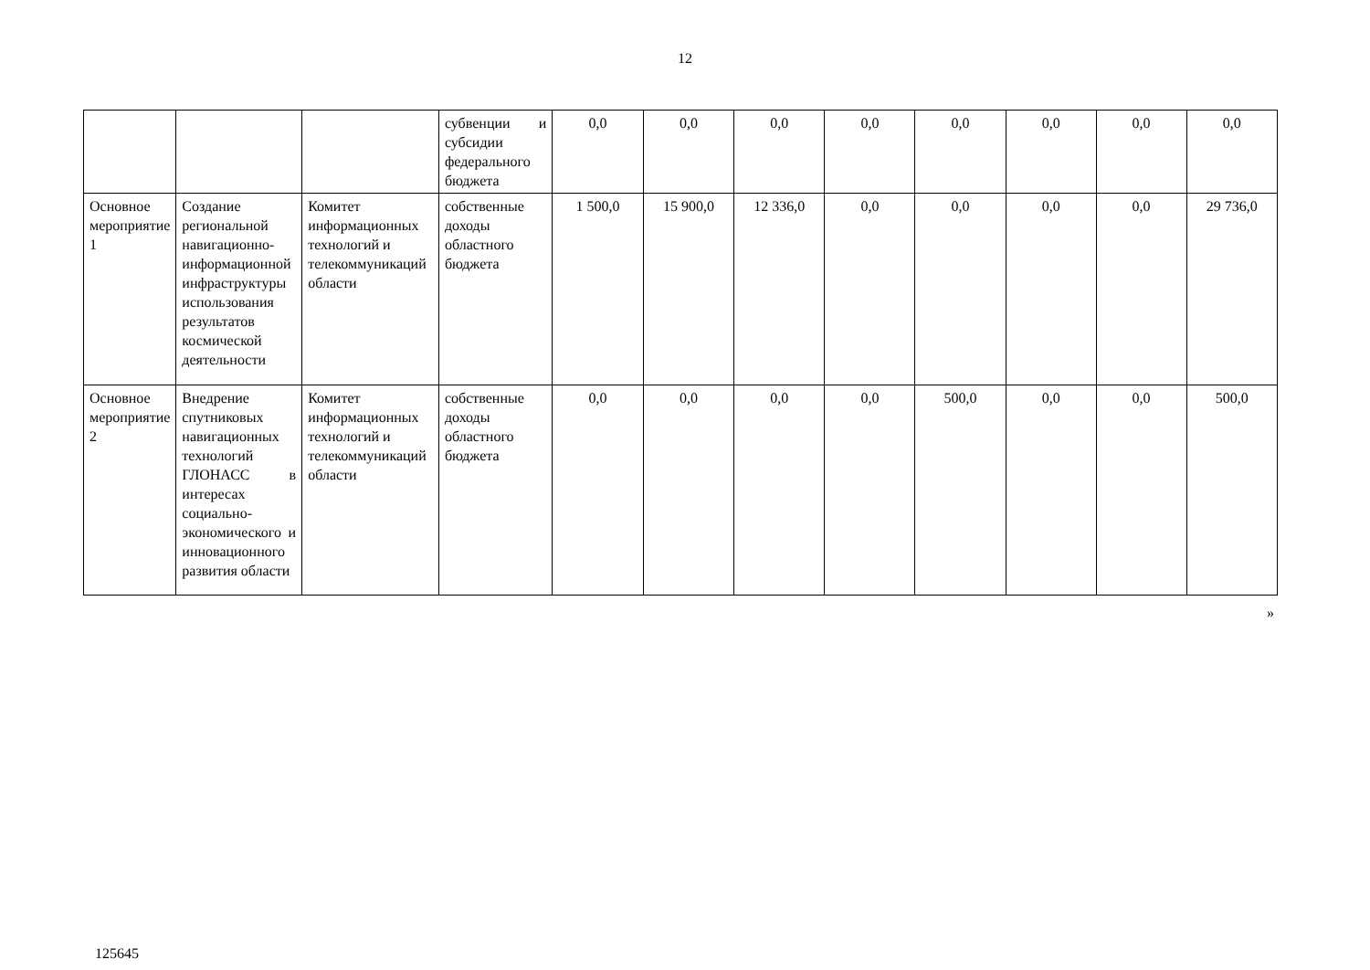12
| | | | субвенции и субсидии федерального бюджета | 0,0 | 0,0 | 0,0 | 0,0 | 0,0 | 0,0 | 0,0 | 0,0 |
| Основное мероприятие 1 | Создание региональной навигационно-информационной инфраструктуры использования результатов космической деятельности | Комитет информационных технологий и телекоммуникаций области | собственные доходы областного бюджета | 1 500,0 | 15 900,0 | 12 336,0 | 0,0 | 0,0 | 0,0 | 0,0 | 29 736,0 |
| Основное мероприятие 2 | Внедрение спутниковых навигационных технологий ГЛОНАСС в интересах социально-экономического и инновационного развития области | Комитет информационных технологий и телекоммуникаций области | собственные доходы областного бюджета | 0,0 | 0,0 | 0,0 | 0,0 | 500,0 | 0,0 | 0,0 | 500,0 |
»
125645